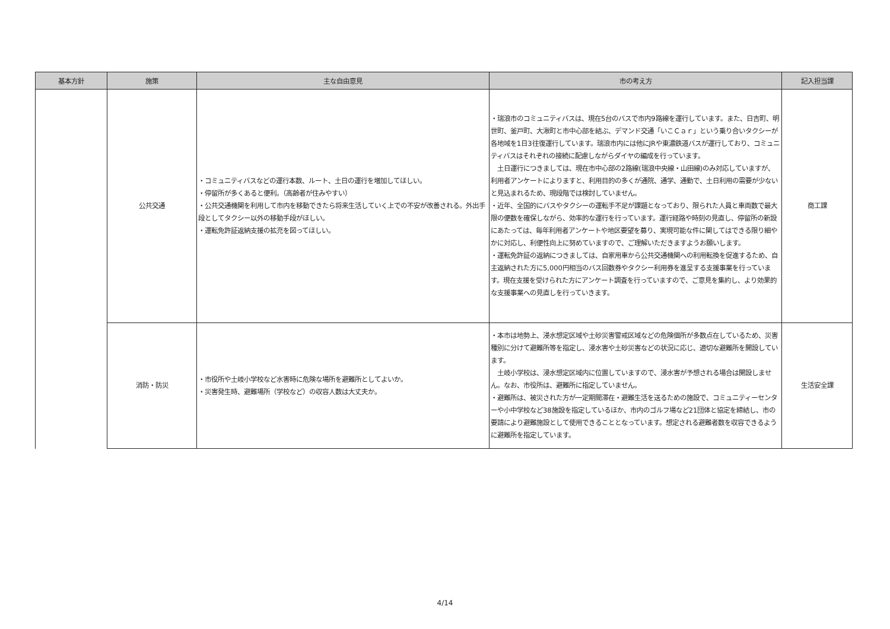| 基本方針 | 施策 | 主な自由意見 | 市の考え方 | 記入担当課 |
| --- | --- | --- | --- | --- |
| | 公共交通 | ・コミュニティバスなどの運行本数、ルート、土日の運行を増加してほしい。 ・停留所が多くあると便利。（高齢者が住みやすい） ・公共交通機関を利用して市内を移動できたら将来生活していく上での不安が改善される。外出手段としてタクシー以外の移動手段がほしい。 ・運転免許証返納支援の拡充を図ってほしい。 | ・瑞浪市のコミュニティバスは、現在5台のバスで市内9路線を運行しています。また、日吉町、明世町、釜戸町、大湫町と市中心部を結ぶ、デマンド交通「いこＣａｒ」という乗り合いタクシーが各地域を1日3往復運行しています。瑞浪市内には他にJRや東濃鉄道バスが運行しており、コミュニティバスはそれぞれの接続に配慮しながらダイヤの編成を行っています。 土日運行につきましては、現在市中心部の2路線(瑞浪中央線・山田線)のみ対応していますが、利用者アンケートによりますと、利用目的の多くが通院、通学、通勤で、土日利用の需要が少ないと見込まれるため、現段階では検討していません。 ・近年、全国的にバスやタクシーの運転手不足が課題となっており、限られた人員と車両数で最大限の便数を確保しながら、効率的な運行を行っています。運行経路や時刻の見直し、停留所の新設にあたっては、毎年利用者アンケートや地区要望を募り、実現可能な件に関してはできる限り細やかに対応し、利便性向上に努めていますので、ご理解いただきますようお願いします。 ・運転免許証の返納につきましては、自家用車から公共交通機関への利用転換を促進するため、自主返納された方に5,000円相当のバス回数券やタクシー利用券を進呈する支援事業を行っています。現在支援を受けられた方にアンケート調査を行っていますので、ご意見を集約し、より効果的な支援事業への見直しを行っていきます。 | 商工課 |
| | 消防・防災 | ・市役所や土岐小学校など水害時に危険な場所を避難所としてよいか。 ・災害発生時、避難場所（学校など）の収容人数は大丈夫か。 | ・本市は地勢上、浸水想定区域や土砂災害警戒区域などの危険個所が多数点在しているため、災害種別に分けて避難所等を指定し、浸水害や土砂災害などの状況に応じ、適切な避難所を開設しています。 土岐小学校は、浸水想定区域内に位置していますので、浸水害が予想される場合は開設しません。なお、市役所は、避難所に指定していません。 ・避難所は、被災された方が一定期間滞在・避難生活を送るための施設で、コミュニティーセンターや小中学校など38施設を指定しているほか、市内のゴルフ場など21団体と協定を締結し、市の要請により避難施設として使用できることとなっています。想定される避難者数を収容できるように避難所を指定しています。 | 生活安全課 |
4/14